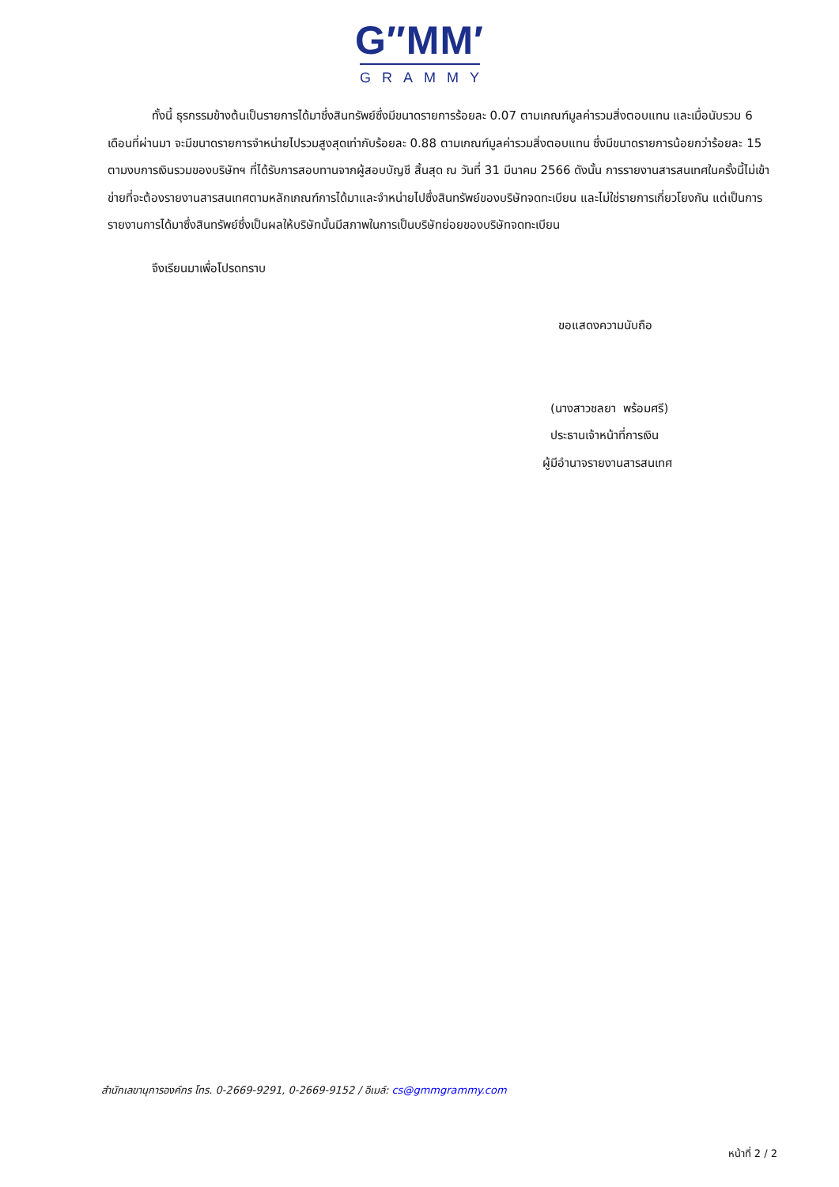G″MM′
GRAMMY
ทั้งนี้ ธุรกรรมข้างต้นเป็นรายการได้มาซึ่งสินทรัพย์ซึ่งมีขนาดรายการร้อยละ 0.07 ตามเกณฑ์มูลค่ารวมสิ่งตอบแทน และเมื่อนับรวม 6 เดือนที่ผ่านมา จะมีขนาดรายการจำหน่ายไปรวมสูงสุดเท่ากับร้อยละ 0.88 ตามเกณฑ์มูลค่ารวมสิ่งตอบแทน ซึ่งมีขนาดรายการน้อยกว่าร้อยละ 15 ตามงบการเงินรวมของบริษัทฯ ที่ได้รับการสอบทานจากผู้สอบบัญชี สิ้นสุด ณ วันที่ 31 มีนาคม 2566 ดังนั้น การรายงานสารสนเทศในครั้งนี้ไม่เข้าข่ายที่จะต้องรายงานสารสนเทศตามหลักเกณฑ์การได้มาและจำหน่ายไปซึ่งสินทรัพย์ของบริษัทจดทะเบียน และไม่ใช่รายการเกี่ยวโยงกัน แต่เป็นการรายงานการได้มาซึ่งสินทรัพย์ซึ่งเป็นผลให้บริษัทนั้นมีสภาพในการเป็นบริษัทย่อยของบริษัทจดทะเบียน
จึงเรียนมาเพื่อโปรดทราบ
ขอแสดงความนับถือ
(นางสาวชลยา พร้อมศรี)
ประธานเจ้าหน้าที่การเงิน
ผู้มีอำนาจรายงานสารสนเทศ
สำนักเลขานุการองค์กร โทร. 0-2669-9291, 0-2669-9152 / อีเมล์: cs@gmmgrammy.com
หน้าที่ 2 / 2